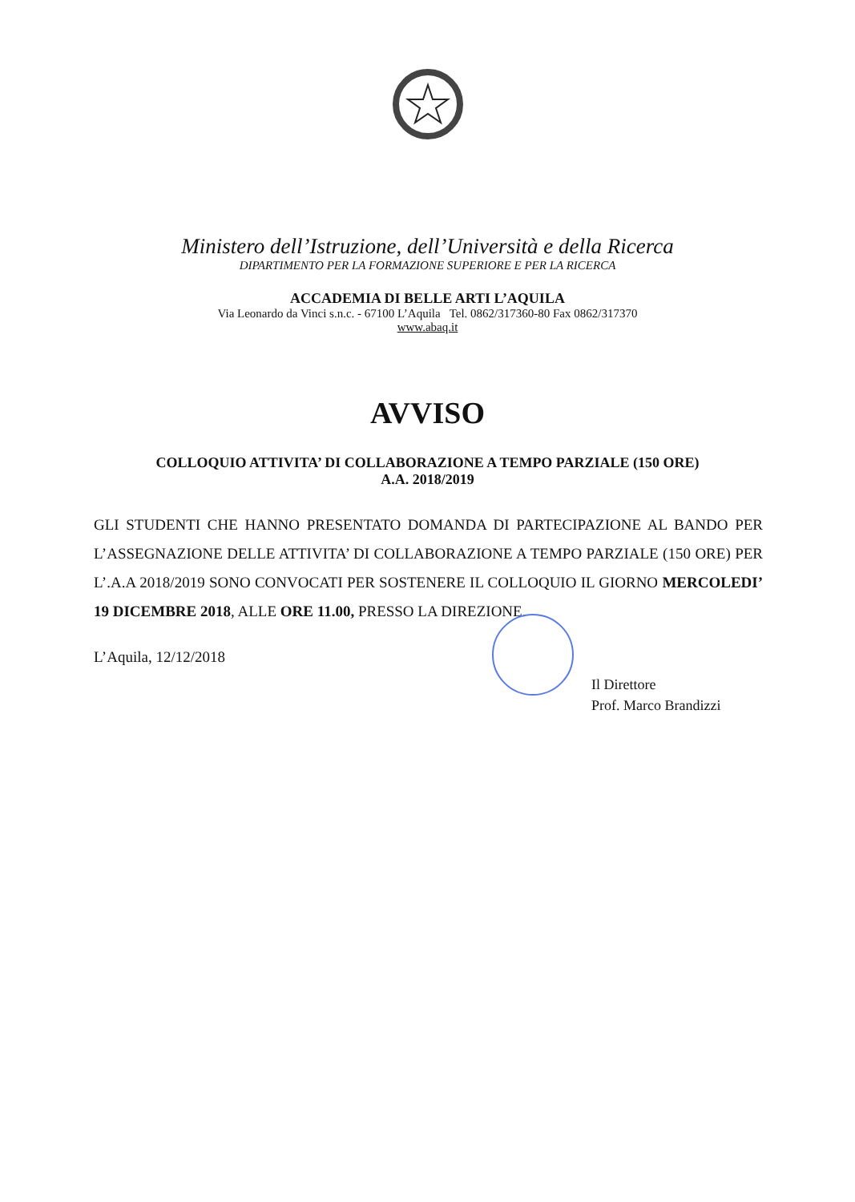Ministero dell’Istruzione, dell’Università e della Ricerca
DIPARTIMENTO PER LA FORMAZIONE SUPERIORE E PER LA RICERCA
ACCADEMIA DI BELLE ARTI L’AQUILA
Via Leonardo da Vinci s.n.c. - 67100 L’Aquila Tel. 0862/317360-80 Fax 0862/317370
www.abaq.it
AVVISO
COLLOQUIO ATTIVITA’ DI COLLABORAZIONE A TEMPO PARZIALE (150 ORE)
A.A. 2018/2019
GLI STUDENTI CHE HANNO PRESENTATO DOMANDA DI PARTECIPAZIONE AL BANDO PER L’ASSEGNAZIONE DELLE ATTIVITA’ DI COLLABORAZIONE A TEMPO PARZIALE (150 ORE) PER L’.A.A 2018/2019 SONO CONVOCATI PER SOSTENERE IL COLLOQUIO IL GIORNO MERCOLEDI’ 19 DICEMBRE 2018, ALLE ORE 11.00, PRESSO LA DIREZIONE.
L’Aquila, 12/12/2018
Il Direttore
Prof. Marco Brandizzi